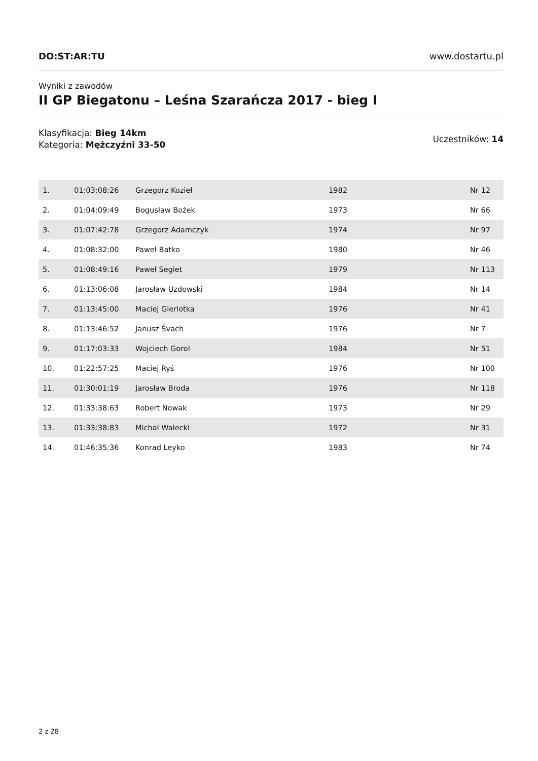DO:ST:AR:TU www.dostartu.pl
Wyniki z zawodów
II GP Biegatonu – Leśna Szarańcza 2017 - bieg I
Klasyfikacja: Bieg 14km
Kategoria: Mężczyźni 33-50
Uczestników: 14
| 1. | 01:03:08:26 | Grzegorz Kozieł | 1982 | Nr 12 |
| 2. | 01:04:09:49 | Bogusław Bożek | 1973 | Nr 66 |
| 3. | 01:07:42:78 | Grzegorz Adamczyk | 1974 | Nr 97 |
| 4. | 01:08:32:00 | Paweł Batko | 1980 | Nr 46 |
| 5. | 01:08:49:16 | Paweł Segiet | 1979 | Nr 113 |
| 6. | 01:13:06:08 | Jarosław Uzdowski | 1984 | Nr 14 |
| 7. | 01:13:45:00 | Maciej Gierlotka | 1976 | Nr 41 |
| 8. | 01:13:46:52 | Janusz Švach | 1976 | Nr 7 |
| 9. | 01:17:03:33 | Wojciech Gorol | 1984 | Nr 51 |
| 10. | 01:22:57:25 | Maciej Ryś | 1976 | Nr 100 |
| 11. | 01:30:01:19 | Jarosław Broda | 1976 | Nr 118 |
| 12. | 01:33:38:63 | Robert Nowak | 1973 | Nr 29 |
| 13. | 01:33:38:83 | Michał Walecki | 1972 | Nr 31 |
| 14. | 01:46:35:36 | Konrad Leyko | 1983 | Nr 74 |
2 z 28